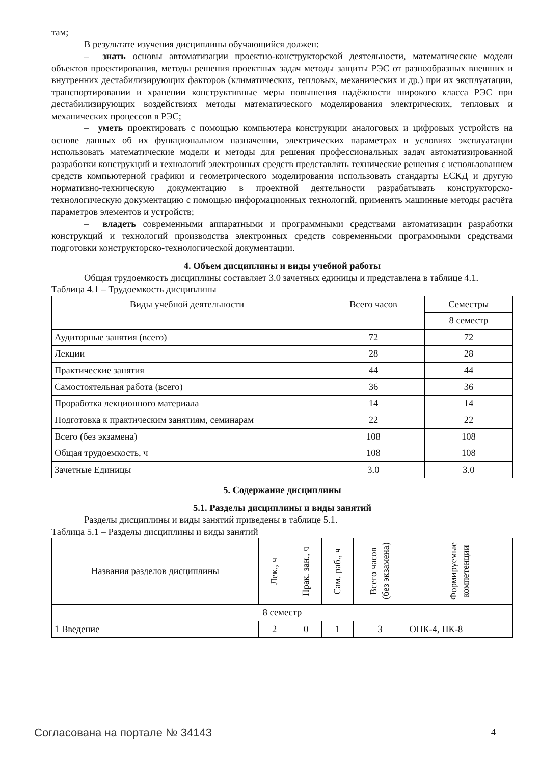там;
В результате изучения дисциплины обучающийся должен:
– знать основы автоматизации проектно-конструкторской деятельности, математические модели объектов проектирования, методы решения проектных задач методы защиты РЭС от разнообразных внешних и внутренних дестабилизирующих факторов (климатических, тепловых, механических и др.) при их эксплуатации, транспортировании и хранении конструктивные меры повышения надёжности широкого класса РЭС при дестабилизирующих воздействиях методы математического моделирования электрических, тепловых и механических процессов в РЭС;
– уметь проектировать с помощью компьютера конструкции аналоговых и цифровых устройств на основе данных об их функциональном назначении, электрических параметрах и условиях эксплуатации использовать математические модели и методы для решения профессиональных задач автоматизированной разработки конструкций и технологий электронных средств представлять технические решения с использованием средств компьютерной графики и геометрического моделирования использовать стандарты ЕСКД и другую нормативно-техническую документацию в проектной деятельности разрабатывать конструкторско-технологическую документацию с помощью информационных технологий, применять машинные методы расчёта параметров элементов и устройств;
– владеть современными аппаратными и программными средствами автоматизации разработки конструкций и технологий производства электронных средств современными программными средствами подготовки конструкторско-технологической документации.
4. Объем дисциплины и виды учебной работы
Общая трудоемкость дисциплины составляет 3.0 зачетных единицы и представлена в таблице 4.1.
Таблица 4.1 – Трудоемкость дисциплины
| Виды учебной деятельности | Всего часов | Семестры |
| --- | --- | --- |
| | | 8 семестр |
| Аудиторные занятия (всего) | 72 | 72 |
| Лекции | 28 | 28 |
| Практические занятия | 44 | 44 |
| Самостоятельная работа (всего) | 36 | 36 |
| Проработка лекционного материала | 14 | 14 |
| Подготовка к практическим занятиям, семинарам | 22 | 22 |
| Всего (без экзамена) | 108 | 108 |
| Общая трудоемкость, ч | 108 | 108 |
| Зачетные Единицы | 3.0 | 3.0 |
5. Содержание дисциплины
5.1. Разделы дисциплины и виды занятий
Разделы дисциплины и виды занятий приведены в таблице 5.1.
Таблица 5.1 – Разделы дисциплины и виды занятий
| Названия разделов дисциплины | Лек., ч | Прак. зан., ч | Сам. раб., ч | Всего часов (без экзамена) | Формируемые компетенции |
| --- | --- | --- | --- | --- | --- |
| 8 семестр | | | | | |
| 1 Введение | 2 | 0 | 1 | 3 | ОПК-4, ПК-8 |
Согласована на портале № 34143 4